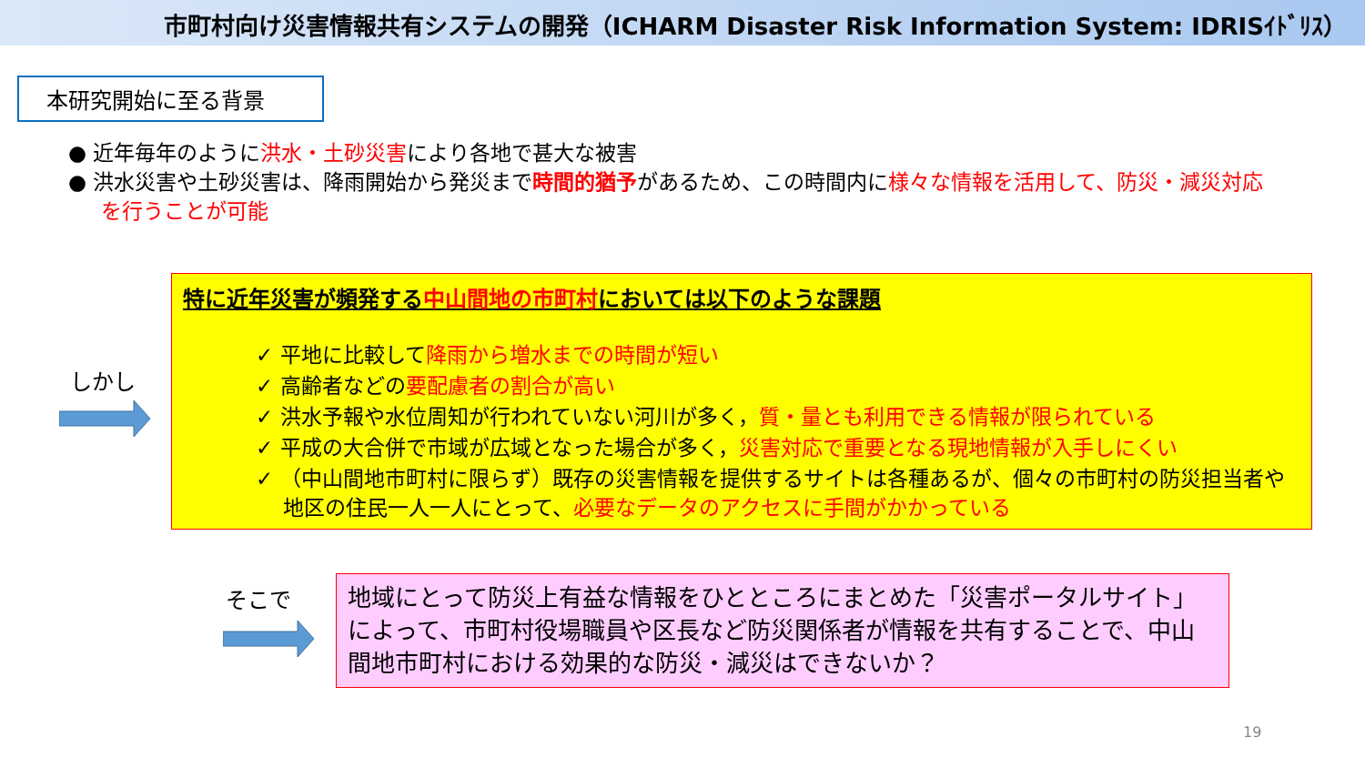市町村向け災害情報共有システムの開発（ICHARM Disaster Risk Information System: IDRISｲﾄﾞﾘｽ）
本研究開始に至る背景
● 近年毎年のように洪水・土砂災害により各地で甚大な被害
● 洪水災害や土砂災害は、降雨開始から発災まで時間的猶予があるため、この時間内に様々な情報を活用して、防災・減災対応を行うことが可能
しかし
特に近年災害が頻発する中山間地の市町村においては以下のような課題
✓ 平地に比較して降雨から増水までの時間が短い
✓ 高齢者などの要配慮者の割合が高い
✓ 洪水予報や水位周知が行われていない河川が多く，質・量とも利用できる情報が限られている
✓ 平成の大合併で市域が広域となった場合が多く，災害対応で重要となる現地情報が入手しにくい
✓ （中山間地市町村に限らず）既存の災害情報を提供するサイトは各種あるが、個々の市町村の防災担当者や地区の住民一人一人にとって、必要なデータのアクセスに手間がかかっている
そこで
地域にとって防災上有益な情報をひとところにまとめた「災害ポータルサイト」によって、市町村役場職員や区長など防災関係者が情報を共有することで、中山間地市町村における効果的な防災・減災はできないか？
19